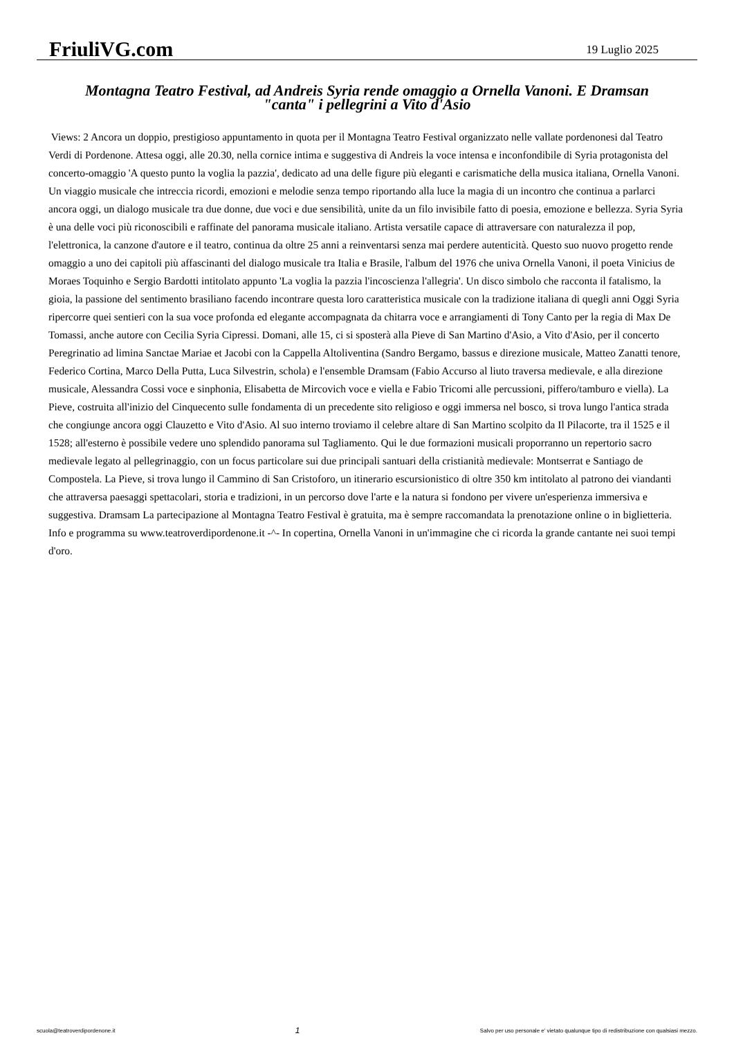FriuliVG.com
19 Luglio 2025
Montagna Teatro Festival, ad Andreis Syria rende omaggio a Ornella Vanoni. E Dramsan "canta" i pellegrini a Vito d'Asio
Views: 2 Ancora un doppio, prestigioso appuntamento in quota per il Montagna Teatro Festival organizzato nelle vallate pordenonesi dal Teatro Verdi di Pordenone. Attesa oggi, alle 20.30, nella cornice intima e suggestiva di Andreis la voce intensa e inconfondibile di Syria protagonista del concerto-omaggio 'A questo punto la voglia la pazzia', dedicato ad una delle figure più eleganti e carismatiche della musica italiana, Ornella Vanoni. Un viaggio musicale che intreccia ricordi, emozioni e melodie senza tempo riportando alla luce la magia di un incontro che continua a parlarci ancora oggi, un dialogo musicale tra due donne, due voci e due sensibilità, unite da un filo invisibile fatto di poesia, emozione e bellezza. Syria Syria è una delle voci più riconoscibili e raffinate del panorama musicale italiano. Artista versatile capace di attraversare con naturalezza il pop, l'elettronica, la canzone d'autore e il teatro, continua da oltre 25 anni a reinventarsi senza mai perdere autenticità. Questo suo nuovo progetto rende omaggio a uno dei capitoli più affascinanti del dialogo musicale tra Italia e Brasile, l'album del 1976 che univa Ornella Vanoni, il poeta Vinicius de Moraes Toquinho e Sergio Bardotti intitolato appunto 'La voglia la pazzia l'incoscienza l'allegria'. Un disco simbolo che racconta il fatalismo, la gioia, la passione del sentimento brasiliano facendo incontrare questa loro caratteristica musicale con la tradizione italiana di quegli anni Oggi Syria ripercorre quei sentieri con la sua voce profonda ed elegante accompagnata da chitarra voce e arrangiamenti di Tony Canto per la regia di Max De Tomassi, anche autore con Cecilia Syria Cipressi. Domani, alle 15, ci si sposterà alla Pieve di San Martino d'Asio, a Vito d'Asio, per il concerto Peregrinatio ad limina Sanctae Mariae et Jacobi con la Cappella Altoliventina (Sandro Bergamo, bassus e direzione musicale, Matteo Zanatti tenore, Federico Cortina, Marco Della Putta, Luca Silvestrin, schola) e l'ensemble Dramsam (Fabio Accurso al liuto traversa medievale, e alla direzione musicale, Alessandra Cossi voce e sinphonia, Elisabetta de Mircovich voce e viella e Fabio Tricomi alle percussioni, piffero/tamburo e viella). La Pieve, costruita all'inizio del Cinquecento sulle fondamenta di un precedente sito religioso e oggi immersa nel bosco, si trova lungo l'antica strada che congiunge ancora oggi Clauzetto e Vito d'Asio. Al suo interno troviamo il celebre altare di San Martino scolpito da Il Pilacorte, tra il 1525 e il 1528; all'esterno è possibile vedere uno splendido panorama sul Tagliamento. Qui le due formazioni musicali proporranno un repertorio sacro medievale legato al pellegrinaggio, con un focus particolare sui due principali santuari della cristianità medievale: Montserrat e Santiago de Compostela. La Pieve, si trova lungo il Cammino di San Cristoforo, un itinerario escursionistico di oltre 350 km intitolato al patrono dei viandanti che attraversa paesaggi spettacolari, storia e tradizioni, in un percorso dove l'arte e la natura si fondono per vivere un'esperienza immersiva e suggestiva. Dramsam La partecipazione al Montagna Teatro Festival è gratuita, ma è sempre raccomandata la prenotazione online o in biglietteria. Info e programma su www.teatroverdipordenone.it -^- In copertina, Ornella Vanoni in un'immagine che ci ricorda la grande cantante nei suoi tempi d'oro.
scuola@teatroverdipordenone.it 1 Salvo per uso personale e' vietato qualunque tipo di redistribuzione con qualsiasi mezzo.